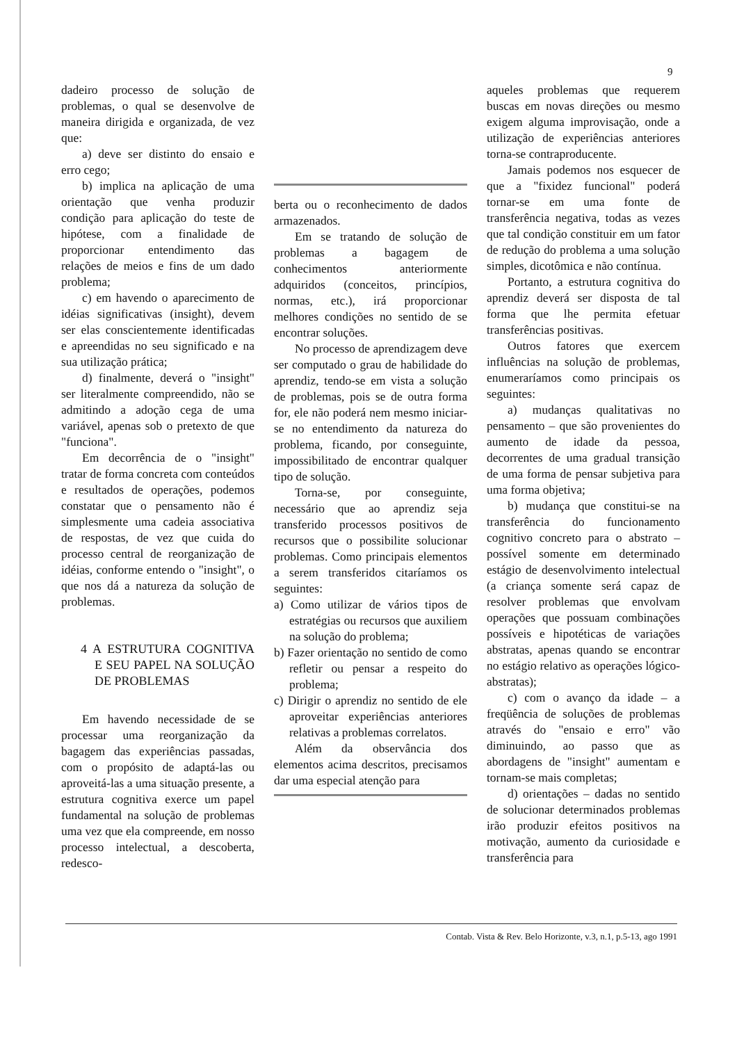9
dadeiro processo de solução de problemas, o qual se desenvolve de maneira dirigida e organizada, de vez que:
a) deve ser distinto do ensaio e erro cego;
b) implica na aplicação de uma orientação que venha produzir condição para aplicação do teste de hipótese, com a finalidade de proporcionar entendimento das relações de meios e fins de um dado problema;
c) em havendo o aparecimento de idéias significativas (insight), devem ser elas conscientemente identificadas e apreendidas no seu significado e na sua utilização prática;
d) finalmente, deverá o "insight" ser literalmente compreendido, não se admitindo a adoção cega de uma variável, apenas sob o pretexto de que "funciona".
Em decorrência de o "insight" tratar de forma concreta com conteúdos e resultados de operações, podemos constatar que o pensamento não é simplesmente uma cadeia associativa de respostas, de vez que cuida do processo central de reorganização de idéias, conforme entendo o "insight", o que nos dá a natureza da solução de problemas.
4 A ESTRUTURA COGNITIVA E SEU PAPEL NA SOLUÇÃO DE PROBLEMAS
Em havendo necessidade de se processar uma reorganização da bagagem das experiências passadas, com o propósito de adaptá-las ou aproveitá-las a uma situação presente, a estrutura cognitiva exerce um papel fundamental na solução de problemas uma vez que ela compreende, em nosso processo intelectual, a descoberta, redesco-
berta ou o reconhecimento de dados armazenados.
Em se tratando de solução de problemas a bagagem de conhecimentos anteriormente adquiridos (conceitos, princípios, normas, etc.), irá proporcionar melhores condições no sentido de se encontrar soluções.
No processo de aprendizagem deve ser computado o grau de habilidade do aprendiz, tendo-se em vista a solução de problemas, pois se de outra forma for, ele não poderá nem mesmo iniciar-se no entendimento da natureza do problema, ficando, por conseguinte, impossibilitado de encontrar qualquer tipo de solução.
Torna-se, por conseguinte, necessário que ao aprendiz seja transferido processos positivos de recursos que o possibilite solucionar problemas. Como principais elementos a serem transferidos citaríamos os seguintes:
a) Como utilizar de vários tipos de estratégias ou recursos que auxiliem na solução do problema;
b) Fazer orientação no sentido de como refletir ou pensar a respeito do problema;
c) Dirigir o aprendiz no sentido de ele aproveitar experiências anteriores relativas a problemas correlatos.
Além da observância dos elementos acima descritos, precisamos dar uma especial atenção para
aqueles problemas que requerem buscas em novas direções ou mesmo exigem alguma improvisação, onde a utilização de experiências anteriores torna-se contraproducente.
Jamais podemos nos esquecer de que a "fixidez funcional" poderá tornar-se em uma fonte de transferência negativa, todas as vezes que tal condição constituir em um fator de redução do problema a uma solução simples, dicotômica e não contínua.
Portanto, a estrutura cognitiva do aprendiz deverá ser disposta de tal forma que lhe permita efetuar transferências positivas.
Outros fatores que exercem influências na solução de problemas, enumeraríamos como principais os seguintes:
a) mudanças qualitativas no pensamento – que são provenientes do aumento de idade da pessoa, decorrentes de uma gradual transição de uma forma de pensar subjetiva para uma forma objetiva;
b) mudança que constitui-se na transferência do funcionamento cognitivo concreto para o abstrato – possível somente em determinado estágio de desenvolvimento intelectual (a criança somente será capaz de resolver problemas que envolvam operações que possuam combinações possíveis e hipotéticas de variações abstratas, apenas quando se encontrar no estágio relativo as operações lógico-abstratas);
c) com o avanço da idade – a freqüência de soluções de problemas através do "ensaio e erro" vão diminuindo, ao passo que as abordagens de "insight" aumentam e tornam-se mais completas;
d) orientações – dadas no sentido de solucionar determinados problemas irão produzir efeitos positivos na motivação, aumento da curiosidade e transferência para
Contab. Vista & Rev. Belo Horizonte, v.3, n.1, p.5-13, ago 1991